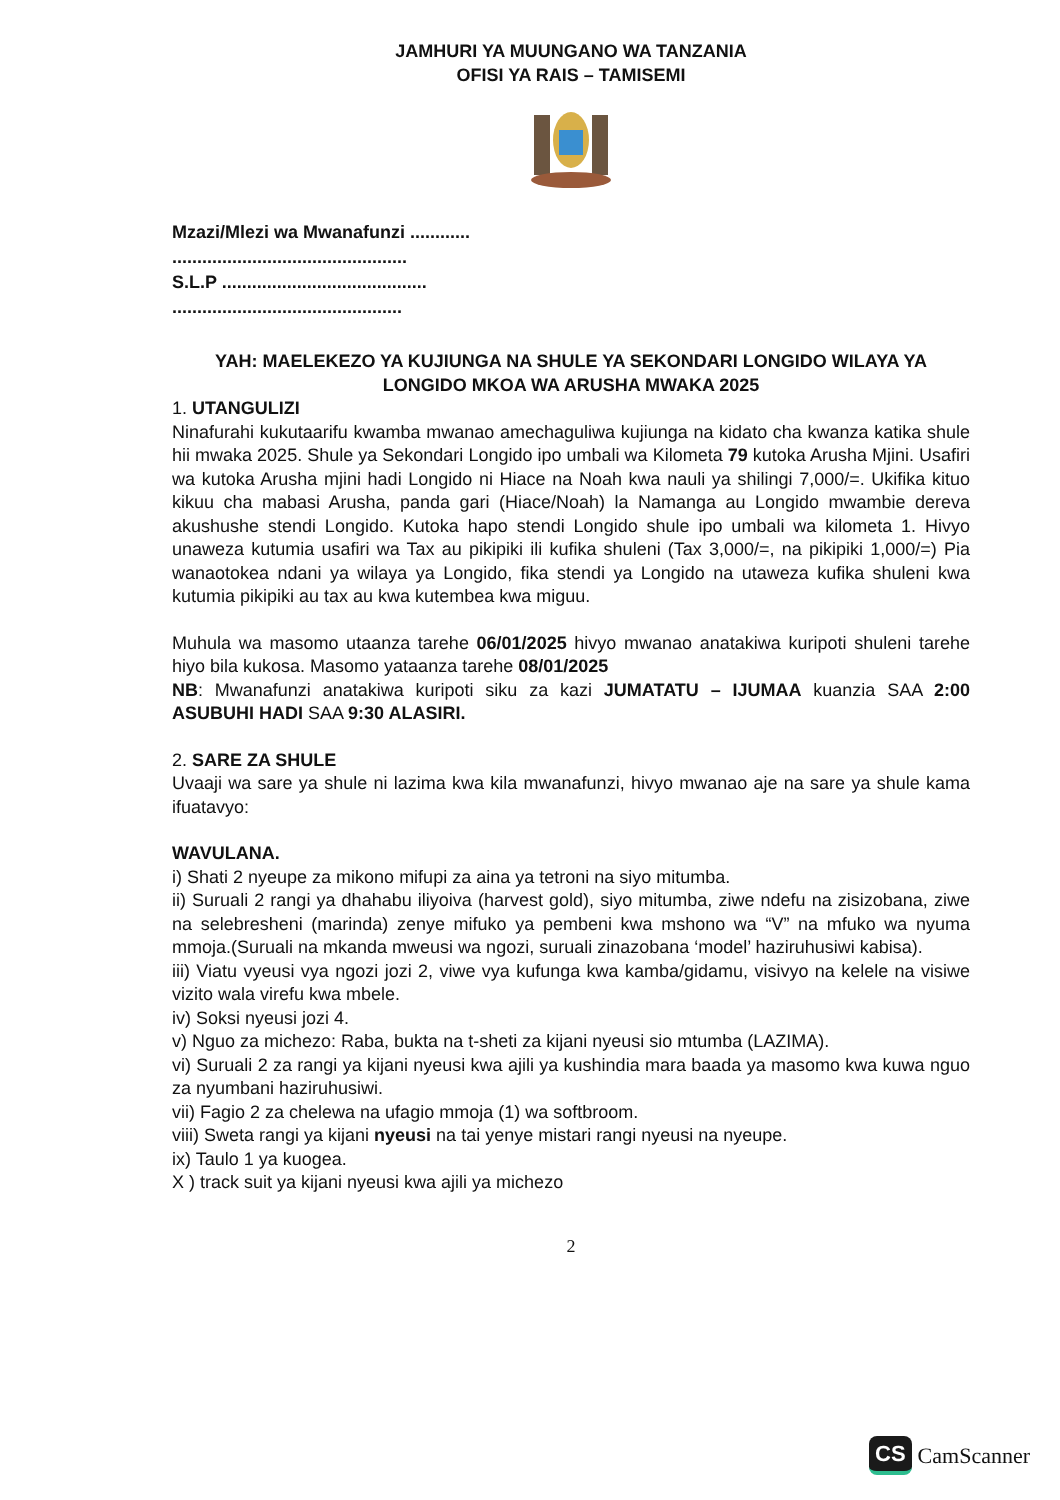JAMHURI YA MUUNGANO WA TANZANIA
OFISI YA RAIS – TAMISEMI
Mzazi/Mlezi wa Mwanafunzi ............
...............................................
S.L.P .........................................
..............................................
YAH: MAELEKEZO YA KUJIUNGA NA SHULE YA SEKONDARI LONGIDO WILAYA YA LONGIDO MKOA WA ARUSHA MWAKA 2025
1. UTANGULIZI
Ninafurahi kukutaarifu kwamba mwanao amechaguliwa kujiunga na kidato cha kwanza katika shule hii mwaka 2025. Shule ya Sekondari Longido ipo umbali wa Kilometa 79 kutoka Arusha Mjini. Usafiri wa kutoka Arusha mjini hadi Longido ni Hiace na Noah kwa nauli ya shilingi 7,000/=. Ukifika kituo kikuu cha mabasi Arusha, panda gari (Hiace/Noah) la Namanga au Longido mwambie dereva akushushe stendi Longido. Kutoka hapo stendi Longido shule ipo umbali wa kilometa 1. Hivyo unaweza kutumia usafiri wa Tax au pikipiki ili kufika shuleni (Tax 3,000/=, na pikipiki 1,000/=) Pia wanaotokea ndani ya wilaya ya Longido, fika stendi ya Longido na utaweza kufika shuleni kwa kutumia pikipiki au tax au kwa kutembea kwa miguu.
Muhula wa masomo utaanza tarehe 06/01/2025 hivyo mwanao anatakiwa kuripoti shuleni tarehe hiyo bila kukosa. Masomo yataanza tarehe 08/01/2025
NB: Mwanafunzi anatakiwa kuripoti siku za kazi JUMATATU – IJUMAA kuanzia SAA 2:00 ASUBUHI HADI SAA 9:30 ALASIRI.
2. SARE ZA SHULE
Uvaaji wa sare ya shule ni lazima kwa kila mwanafunzi, hivyo mwanao aje na sare ya shule kama ifuatavyo:
WAVULANA.
i) Shati 2 nyeupe za mikono mifupi za aina ya tetroni na siyo mitumba.
ii) Suruali 2 rangi ya dhahabu iliyoiva (harvest gold), siyo mitumba, ziwe ndefu na zisizobana, ziwe na selebresheni (marinda) zenye mifuko ya pembeni kwa mshono wa “V” na mfuko wa nyuma mmoja.(Suruali na mkanda mweusi wa ngozi, suruali zinazobana ‘model’ haziruhusiwi kabisa).
iii) Viatu vyeusi vya ngozi jozi 2, viwe vya kufunga kwa kamba/gidamu, visivyo na kelele na visiwe vizito wala virefu kwa mbele.
iv) Soksi nyeusi jozi 4.
v) Nguo za michezo: Raba, bukta na t-sheti za kijani nyeusi sio mtumba (LAZIMA).
vi) Suruali 2 za rangi ya kijani nyeusi kwa ajili ya kushindia mara baada ya masomo kwa kuwa nguo za nyumbani haziruhusiwi.
vii) Fagio 2 za chelewa na ufagio mmoja (1) wa softbroom.
viii) Sweta rangi ya kijani nyeusi na tai yenye mistari rangi nyeusi na nyeupe.
ix) Taulo 1 ya kuogea.
X ) track suit ya kijani nyeusi kwa ajili ya michezo
2
CS CamScanner